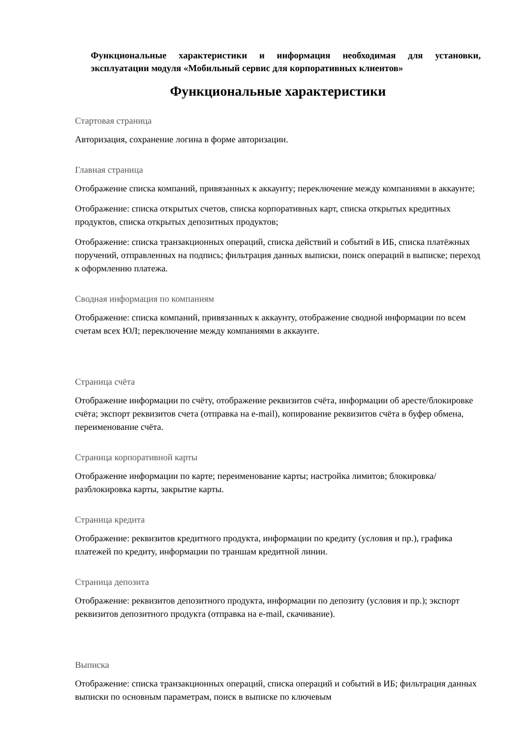Функциональные характеристики и информация необходимая для установки, эксплуатации модуля «Мобильный сервис для корпоративных клиентов»
Функциональные характеристики
Стартовая страница
Авторизация, сохранение логина в форме авторизации.
Главная страница
Отображение списка компаний, привязанных к аккаунту; переключение между компаниями в аккаунте;
Отображение: списка открытых счетов, списка корпоративных карт, списка открытых кредитных продуктов, списка открытых депозитных продуктов;
Отображение: списка транзакционных операций, списка действий и событий в ИБ, списка платёжных поручений, отправленных на подпись; фильтрация данных выписки, поиск операций в выписке; переход к оформлению платежа.
Сводная информация по компаниям
Отображение: списка компаний, привязанных к аккаунту, отображение сводной информации по всем счетам всех ЮЛ; переключение между компаниями в аккаунте.
Страница счёта
Отображение информации по счёту, отображение реквизитов счёта, информации об аресте/блокировке счёта; экспорт реквизитов счета (отправка на e-mail), копирование реквизитов счёта в буфер обмена, переименование счёта.
Страница корпоративной карты
Отображение информации по карте; переименование карты; настройка лимитов; блокировка/разблокировка карты, закрытие карты.
Страница кредита
Отображение: реквизитов кредитного продукта, информации по кредиту (условия и пр.), графика платежей по кредиту, информации по траншам кредитной линии.
Страница депозита
Отображение: реквизитов депозитного продукта, информации по депозиту (условия и пр.); экспорт реквизитов депозитного продукта (отправка на e-mail, скачивание).
Выписка
Отображение: списка транзакционных операций, списка операций и событий в ИБ; фильтрация данных выписки по основным параметрам, поиск в выписке по ключевым